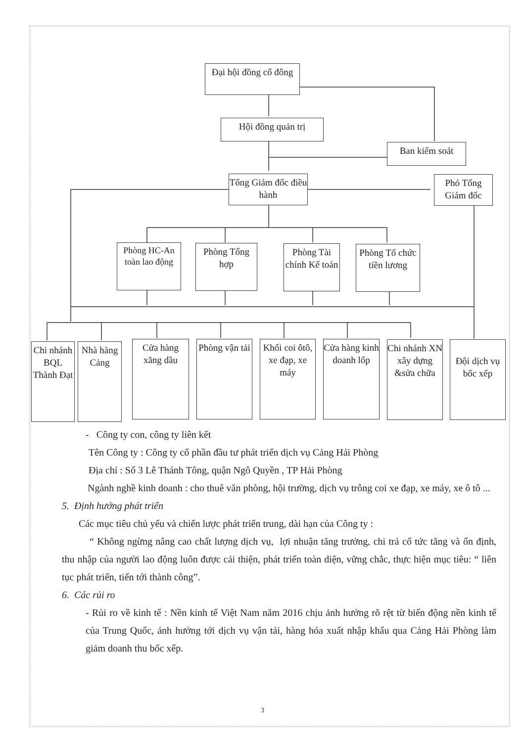Đại hội đồng cổ đông
Hội đồng quản trị
Ban kiểm soát
Tổng Giám đốc điều hành
Phó Tổng Giám đốc
Phòng HC-An toàn lao động
Phòng Tổng hợp
Phòng Tài chính Kế toán
Phòng Tổ chức tiền lương
Chi nhánh BQL Thành Đạt
Nhà hàng Cảng
Cửa hàng xăng dầu
Phòng vận tải
Khối coi ôtô, xe đạp, xe máy
Cửa hàng kinh doanh lốp
Chi nhánh XN xây dựng &sửa chữa
Đội dịch vụ bốc xếp
- Công ty con, công ty liên kết
Tên Công ty : Công ty cổ phần đầu tư phát triển dịch vụ Cảng Hải Phòng
Địa chỉ : Số 3 Lê Thánh Tông, quận Ngô Quyền , TP Hải Phòng
Ngành nghề kinh doanh : cho thuê văn phòng, hội trường, dịch vụ trông coi xe đạp, xe máy, xe ô tô ...
5. Định hướng phát triển
Các mục tiêu chủ yếu và chiến lược phát triển trung, dài hạn của Công ty :
“ Không ngừng nâng cao chất lượng dịch vụ, lợi nhuận tăng trưởng, chi trả cổ tức tăng và ổn định, thu nhập của người lao động luôn được cải thiện, phát triển toàn diện, vững chắc, thực hiện mục tiêu: “ liên tục phát triển, tiến tới thành công”.
6. Các rủi ro
- Rủi ro về kinh tế : Nền kinh tế Việt Nam năm 2016 chịu ảnh hưởng rõ rệt từ biến động nền kinh tế của Trung Quốc, ảnh hưởng tới dịch vụ vận tải, hàng hóa xuất nhập khẩu qua Cảng Hải Phòng làm giảm doanh thu bốc xếp.
3